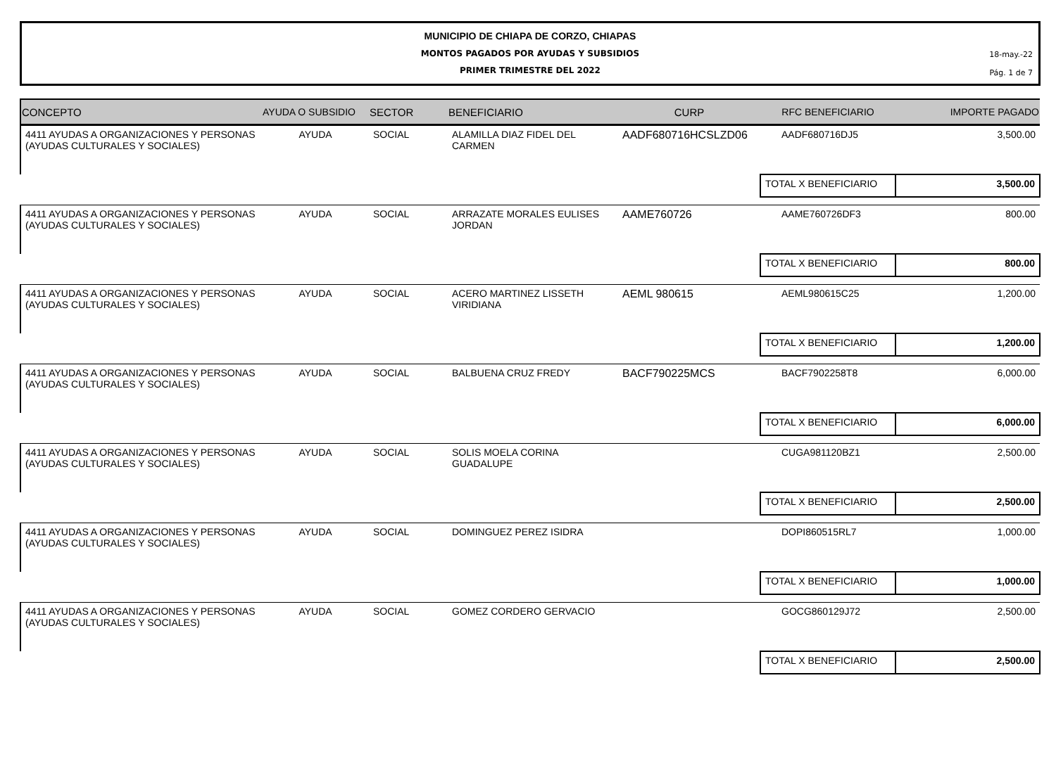MUNICIPIO DE CHIAPA DE CORZO, CHIAPAS
MONTOS PAGADOS POR AYUDAS Y SUBSIDIOS
PRIMER TRIMESTRE DEL 2022
18-may.-22
Pág. 1 de 7
| CONCEPTO | AYUDA O SUBSIDIO | SECTOR | BENEFICIARIO | CURP | RFC BENEFICIARIO | IMPORTE PAGADO |
| --- | --- | --- | --- | --- | --- | --- |
| 4411 AYUDAS A ORGANIZACIONES Y PERSONAS (AYUDAS CULTURALES Y SOCIALES) | AYUDA | SOCIAL | ALAMILLA DIAZ FIDEL DEL CARMEN | AADF680716HCSLZD06 | AADF680716DJ5 | 3,500.00 |
| | | | | | TOTAL X BENEFICIARIO | 3,500.00 |
| 4411 AYUDAS A ORGANIZACIONES Y PERSONAS (AYUDAS CULTURALES Y SOCIALES) | AYUDA | SOCIAL | ARRAZATE MORALES EULISES JORDAN | AAME760726 | AAME760726DF3 | 800.00 |
| | | | | | TOTAL X BENEFICIARIO | 800.00 |
| 4411 AYUDAS A ORGANIZACIONES Y PERSONAS (AYUDAS CULTURALES Y SOCIALES) | AYUDA | SOCIAL | ACERO MARTINEZ LISSETH VIRIDIANA | AEML 980615 | AEML980615C25 | 1,200.00 |
| | | | | | TOTAL X BENEFICIARIO | 1,200.00 |
| 4411 AYUDAS A ORGANIZACIONES Y PERSONAS (AYUDAS CULTURALES Y SOCIALES) | AYUDA | SOCIAL | BALBUENA CRUZ FREDY | BACF790225MCS | BACF7902258T8 | 6,000.00 |
| | | | | | TOTAL X BENEFICIARIO | 6,000.00 |
| 4411 AYUDAS A ORGANIZACIONES Y PERSONAS (AYUDAS CULTURALES Y SOCIALES) | AYUDA | SOCIAL | SOLIS MOELA CORINA GUADALUPE | | CUGA981120BZ1 | 2,500.00 |
| | | | | | TOTAL X BENEFICIARIO | 2,500.00 |
| 4411 AYUDAS A ORGANIZACIONES Y PERSONAS (AYUDAS CULTURALES Y SOCIALES) | AYUDA | SOCIAL | DOMINGUEZ PEREZ ISIDRA | | DOPI860515RL7 | 1,000.00 |
| | | | | | TOTAL X BENEFICIARIO | 1,000.00 |
| 4411 AYUDAS A ORGANIZACIONES Y PERSONAS (AYUDAS CULTURALES Y SOCIALES) | AYUDA | SOCIAL | GOMEZ CORDERO GERVACIO | | GOCG860129J72 | 2,500.00 |
| | | | | | TOTAL X BENEFICIARIO | 2,500.00 |